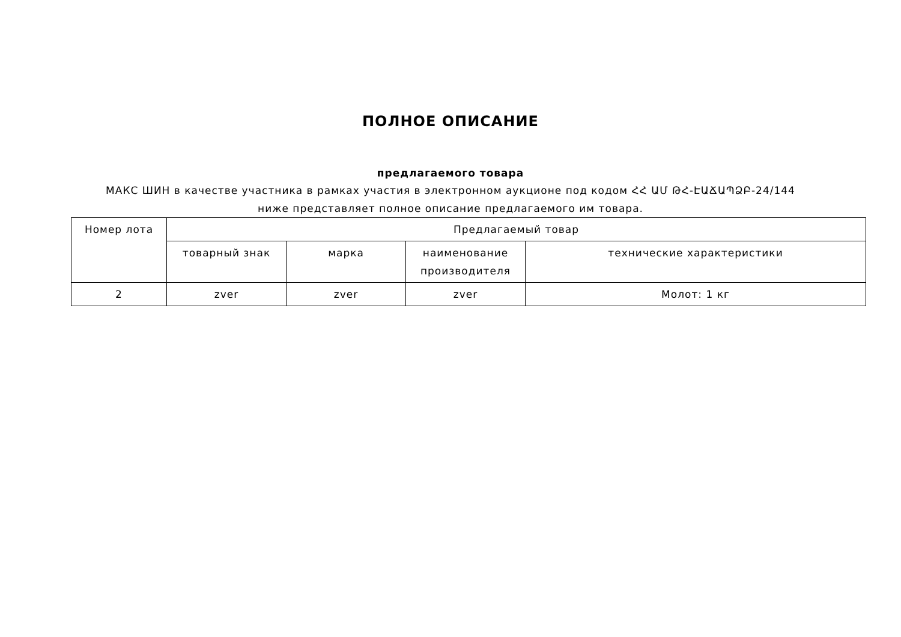ПОЛНОЕ ОПИСАНИЕ
предлагаемого товара
МАКС ШИН в качестве участника в рамках участия в электронном аукционе под кодом ՀՀ ԱՄ ԹՀ-ԷԱՃԱՊՁԲ-24/144 ниже представляет полное описание предлагаемого им товара.
| Номер лота | Предлагаемый товар | | | |
| --- | --- | --- | --- | --- |
| | товарный знак | марка | наименование производителя | технические характеристики |
| 2 | zver | zver | zver | Молот: 1 кг |